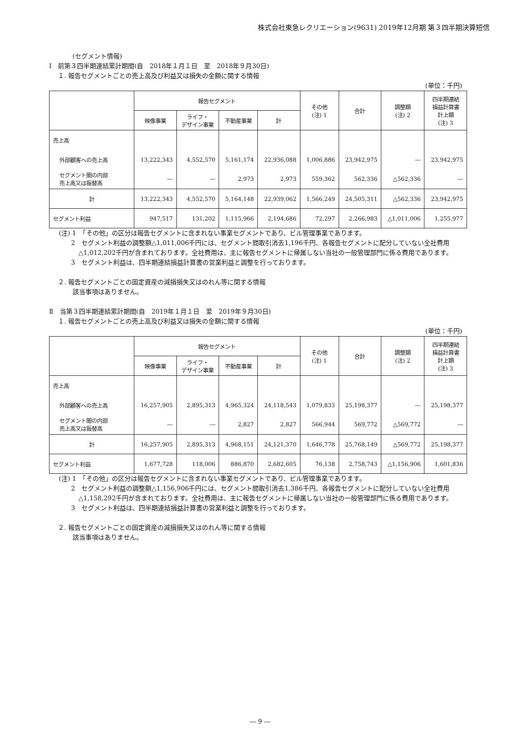株式会社東急レクリエーション(9631) 2019年12月期 第３四半期決算短信
(セグメント情報)
Ⅰ　前第３四半期連結累計期間(自　2018年１月１日　至　2018年９月30日)
１. 報告セグメントごとの売上高及び利益又は損失の金額に関する情報
(単位：千円)
| | 報告セグメント | | | | その他 (注) 1 | 合計 | 調整額 (注) 2 | 四半期連結 損益計算書 計上額 (注) 3 |
| --- | --- | --- | --- | --- | --- | --- | --- | --- |
| | 映像事業 | ライフ・ デザイン事業 | 不動産事業 | 計 | | | | |
| 売上高 | | | | | | | | |
| 外部顧客への売上高 | 13,222,343 | 4,552,570 | 5,161,174 | 22,936,088 | 1,006,886 | 23,942,975 | ― | 23,942,975 |
| セグメント間の内部 売上高又は振替高 | ― | ― | 2,973 | 2,973 | 559,362 | 562,336 | △562,336 | ― |
| 計 | 13,222,343 | 4,552,570 | 5,164,148 | 22,939,062 | 1,566,249 | 24,505,311 | △562,336 | 23,942,975 |
| セグメント利益 | 947,517 | 131,202 | 1,115,966 | 2,194,686 | 72,297 | 2,266,983 | △1,011,006 | 1,255,977 |
(注) 1　「その他」の区分は報告セグメントに含まれない事業セグメントであり、ビル管理事業であります。
2　セグメント利益の調整額△1,011,006千円には、セグメント間取引消去1,196千円、各報告セグメントに配分していない全社費用△1,012,202千円が含まれております。全社費用は、主に報告セグメントに帰属しない当社の一般管理部門に係る費用であります。
3　セグメント利益は、四半期連結損益計算書の営業利益と調整を行っております。
２. 報告セグメントごとの固定資産の減損損失又はのれん等に関する情報
該当事項はありません。
Ⅱ　当第３四半期連結累計期間(自　2019年１月１日　至　2019年９月30日)
１. 報告セグメントごとの売上高及び利益又は損失の金額に関する情報
(単位：千円)
| | 報告セグメント | | | | その他 (注) 1 | 合計 | 調整額 (注) 2 | 四半期連結 損益計算書 計上額 (注) 3 |
| --- | --- | --- | --- | --- | --- | --- | --- | --- |
| | 映像事業 | ライフ・ デザイン事業 | 不動産事業 | 計 | | | | |
| 売上高 | | | | | | | | |
| 外部顧客への売上高 | 16,257,905 | 2,895,313 | 4,965,324 | 24,118,543 | 1,079,833 | 25,198,377 | ― | 25,198,377 |
| セグメント間の内部 売上高又は振替高 | ― | ― | 2,827 | 2,827 | 566,944 | 569,772 | △569,772 | ― |
| 計 | 16,257,905 | 2,895,313 | 4,968,151 | 24,121,370 | 1,646,778 | 25,768,149 | △569,772 | 25,198,377 |
| セグメント利益 | 1,677,728 | 118,006 | 886,870 | 2,682,605 | 76,138 | 2,758,743 | △1,156,906 | 1,601,836 |
(注) 1　「その他」の区分は報告セグメントに含まれない事業セグメントであり、ビル管理事業であります。
2　セグメント利益の調整額△1,156,906千円には、セグメント間取引消去1,386千円、各報告セグメントに配分していない全社費用△1,158,292千円が含まれております。全社費用は、主に報告セグメントに帰属しない当社の一般管理部門に係る費用であります。
3　セグメント利益は、四半期連結損益計算書の営業利益と調整を行っております。
２. 報告セグメントごとの固定資産の減損損失又はのれん等に関する情報
該当事項はありません。
― 9 ―